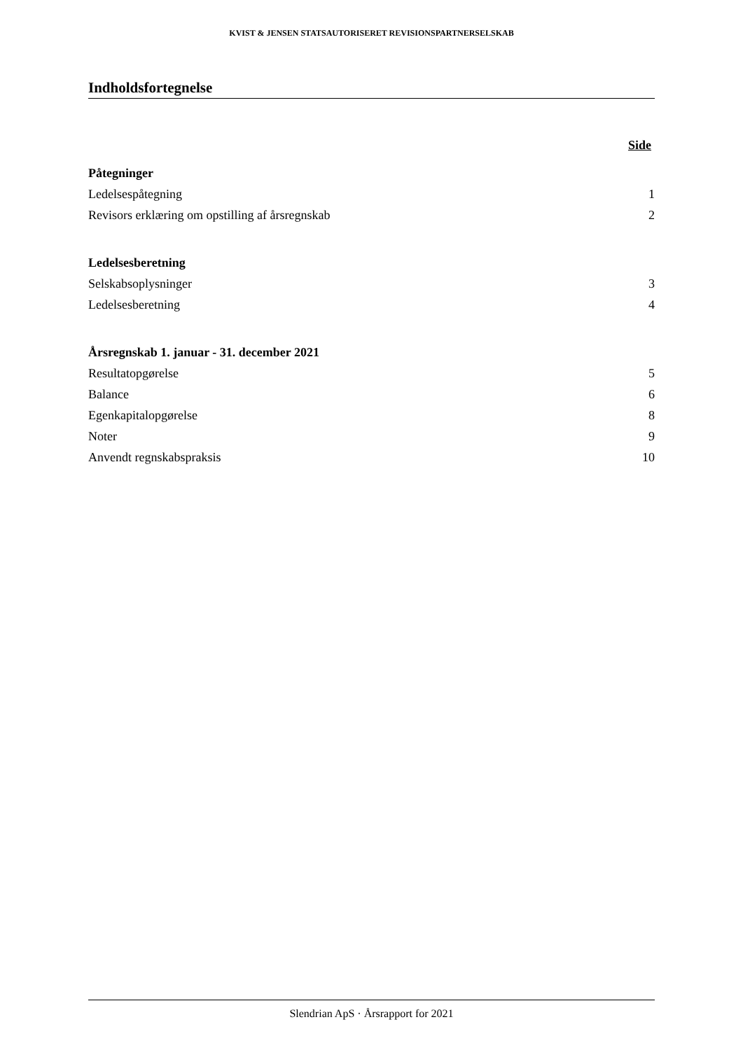KVIST & JENSEN STATSAUTORISERET REVISIONSPARTNERSELSKAB
Indholdsfortegnelse
Side
Påtegninger
Ledelsespåtegning 1
Revisors erklæring om opstilling af årsregnskab 2
Ledelsesberetning
Selskabsoplysninger 3
Ledelsesberetning 4
Årsregnskab 1. januar - 31. december 2021
Resultatopgørelse 5
Balance 6
Egenkapitalopgørelse 8
Noter 9
Anvendt regnskabspraksis 10
Slendrian ApS · Årsrapport for 2021